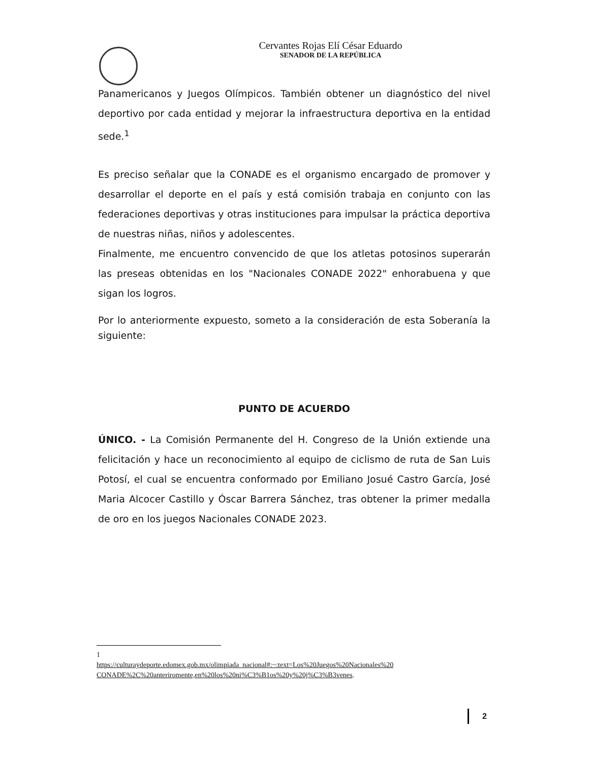Cervantes Rojas Elí César Eduardo
SENADOR DE LA REPÚBLICA
Panamericanos y Juegos Olímpicos. También obtener un diagnóstico del nivel deportivo por cada entidad y mejorar la infraestructura deportiva en la entidad sede.<sup>1</sup>
Es preciso señalar que la CONADE es el organismo encargado de promover y desarrollar el deporte en el país y está comisión trabaja en conjunto con las federaciones deportivas y otras instituciones para impulsar la práctica deportiva de nuestras niñas, niños y adolescentes.
Finalmente, me encuentro convencido de que los atletas potosinos superarán las preseas obtenidas en los "Nacionales CONADE 2022" enhorabuena y que sigan los logros.
Por lo anteriormente expuesto, someto a la consideración de esta Soberanía la siguiente:
PUNTO DE ACUERDO
ÚNICO. - La Comisión Permanente del H. Congreso de la Unión extiende una felicitación y hace un reconocimiento al equipo de ciclismo de ruta de San Luis Potosí, el cual se encuentra conformado por Emiliano Josué Castro García, José Maria Alcocer Castillo y Óscar Barrera Sánchez, tras obtener la primer medalla de oro en los juegos Nacionales CONADE 2023.
1
https://culturaydeporte.edomex.gob.mx/olimpiada_nacional#:~:text=Los%20Juegos%20Nacionales%20 CONADE%2C%20anteriromente,en%20los%20ni%C3%B1os%20y%20j%C3%B3venes.
2